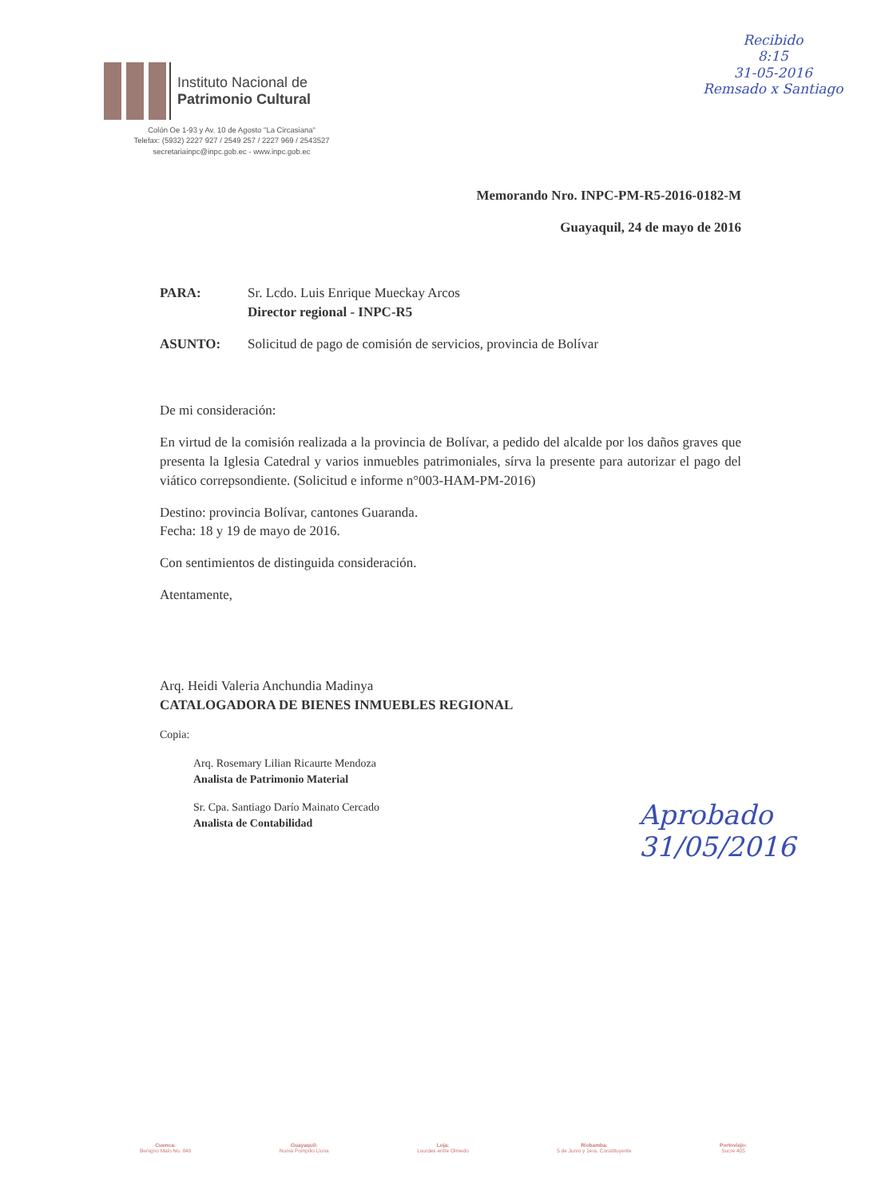Instituto Nacional de
Patrimonio Cultural
Colón Oe 1-93 y Av. 10 de Agosto "La Circasiana"
Telefax: (5932) 2227 927 / 2549 257 / 2227 969 / 2543527
secretariainpc@inpc.gob.ec - www.inpc.gob.ec
Recibido
8:15
31-05-2016
Remsado x Santiago
Memorando Nro. INPC-PM-R5-2016-0182-M
Guayaquil, 24 de mayo de 2016
PARA: Sr. Lcdo. Luis Enrique Mueckay Arcos
Director regional - INPC-R5
ASUNTO: Solicitud de pago de comisión de servicios, provincia de Bolívar
De mi consideración:
En virtud de la comisión realizada a la provincia de Bolívar, a pedido del alcalde por los daños graves que presenta la Iglesia Catedral y varios inmuebles patrimoniales, sírva la presente para autorizar el pago del viático correpsondiente. (Solicitud e informe n°003-HAM-PM-2016)
Destino: provincia Bolívar, cantones Guaranda.
Fecha: 18 y 19 de mayo de 2016.
Con sentimientos de distinguida consideración.
Atentamente,
Arq. Heidi Valeria Anchundia Madinya
CATALOGADORA DE BIENES INMUEBLES REGIONAL
Copia:
Arq. Rosemary Lilian Ricaurte Mendoza
Analista de Patrimonio Material
Sr. Cpa. Santiago Darío Mainato Cercado
Analista de Contabilidad
Aprobado
31/05/2016
Cuenca:
Benigno Malo No. 840
Guayaquil:
Numa Pompilio Llona
Loja:
Lourdes entre Olmedo
Riobamba:
5 de Junio y 1era. Constituyente
Portoviejo:
Sucre 405